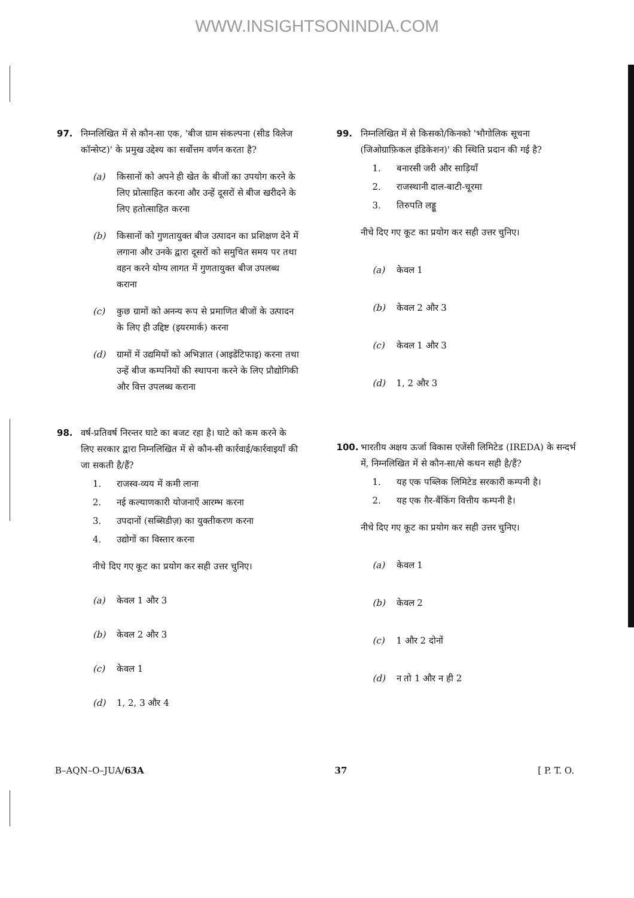WWW.INSIGHTSONINDIA.COM
97. निम्नलिखित में से कौन-सा एक, 'बीज ग्राम संकल्पना (सीड विलेज कॉन्सेप्ट)' के प्रमुख उद्देश्य का सर्वोत्तम वर्णन करता है?
(a) किसानों को अपने ही खेत के बीजों का उपयोग करने के लिए प्रोत्साहित करना और उन्हें दूसरों से बीज खरीदने के लिए हतोत्साहित करना
(b) किसानों को गुणतायुक्त बीज उत्पादन का प्रशिक्षण देने में लगाना और उनके द्वारा दूसरों को समुचित समय पर तथा वहन करने योग्य लागत में गुणतायुक्त बीज उपलब्ध कराना
(c) कुछ ग्रामों को अनन्य रूप से प्रमाणित बीजों के उत्पादन के लिए ही उद्दिष्ट (इयरमार्क) करना
(d) ग्रामों में उद्यमियों को अभिज्ञात (आइडेंटिफाइ) करना तथा उन्हें बीज कम्पनियों की स्थापना करने के लिए प्रौद्योगिकी और वित्त उपलब्ध कराना
98. वर्ष-प्रतिवर्ष निरन्तर घाटे का बजट रहा है। घाटे को कम करने के लिए सरकार द्वारा निम्नलिखित में से कौन-सी कार्रवाई/कार्रवाइयाँ की जा सकती है/हैं?
1. राजस्व-व्यय में कमी लाना
2. नई कल्याणकारी योजनाएँ आरम्भ करना
3. उपदानों (सब्सिडीज़) का युक्तीकरण करना
4. उद्योगों का विस्तार करना
नीचे दिए गए कूट का प्रयोग कर सही उत्तर चुनिए।
(a) केवल 1 और 3
(b) केवल 2 और 3
(c) केवल 1
(d) 1, 2, 3 और 4
99. निम्नलिखित में से किसको/किनको 'भौगोलिक सूचना (जिओग्राफ़िकल इंडिकेशन)' की स्थिति प्रदान की गई है?
1. बनारसी जरी और साड़ियाँ
2. राजस्थानी दाल-बाटी-चूरमा
3. तिरुपति लड्डू
नीचे दिए गए कूट का प्रयोग कर सही उत्तर चुनिए।
(a) केवल 1
(b) केवल 2 और 3
(c) केवल 1 और 3
(d) 1, 2 और 3
100. भारतीय अक्षय ऊर्जा विकास एजेंसी लिमिटेड (IREDA) के सन्दर्भ में, निम्नलिखित में से कौन-सा/से कथन सही है/हैं?
1. यह एक पब्लिक लिमिटेड सरकारी कम्पनी है।
2. यह एक ग़ैर-बैंकिंग वित्तीय कम्पनी है।
नीचे दिए गए कूट का प्रयोग कर सही उत्तर चुनिए।
(a) केवल 1
(b) केवल 2
(c) 1 और 2 दोनों
(d) न तो 1 और न ही 2
B–AQN–O–JUA/63A 37 [ P. T. O.